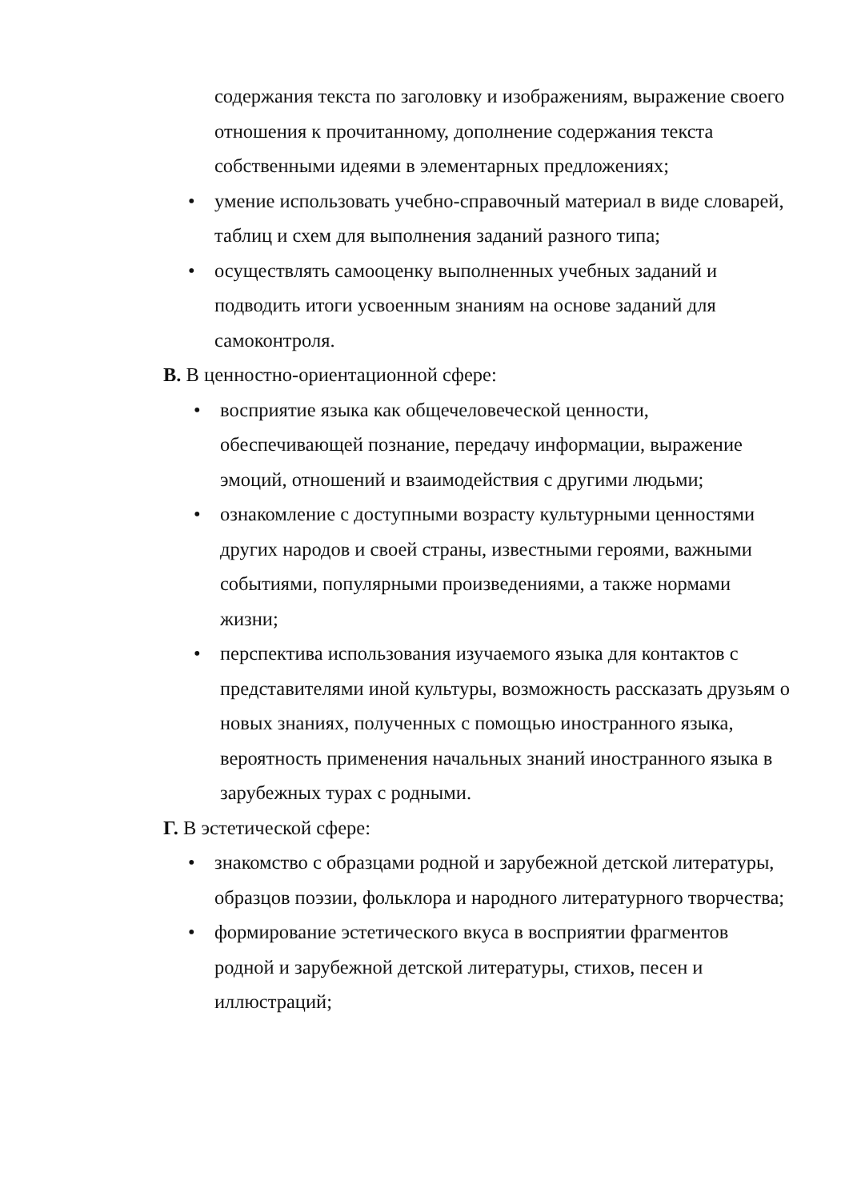содержания текста по заголовку и изображениям, выражение своего отношения к прочитанному, дополнение содержания текста собственными идеями в элементарных предложениях;
• умение использовать учебно-справочный материал в виде словарей, таблиц и схем для выполнения заданий разного типа;
• осуществлять самооценку выполненных учебных заданий и подводить итоги усвоенным знаниям на основе заданий для самоконтроля.
В. В ценностно-ориентационной сфере:
• восприятие языка как общечеловеческой ценности, обеспечивающей познание, передачу информации, выражение эмоций, отношений и взаимодействия с другими людьми;
• ознакомление с доступными возрасту культурными ценностями других народов и своей страны, известными героями, важными событиями, популярными произведениями, а также нормами жизни;
• перспектива использования изучаемого языка для контактов с представителями иной культуры, возможность рассказать друзьям о новых знаниях, полученных с помощью иностранного языка, вероятность применения начальных знаний иностранного языка в зарубежных турах с родными.
Г. В эстетической сфере:
• знакомство с образцами родной и зарубежной детской литературы, образцов поэзии, фольклора и народного литературного творчества;
• формирование эстетического вкуса в восприятии фрагментов родной и зарубежной детской литературы, стихов, песен и иллюстраций;